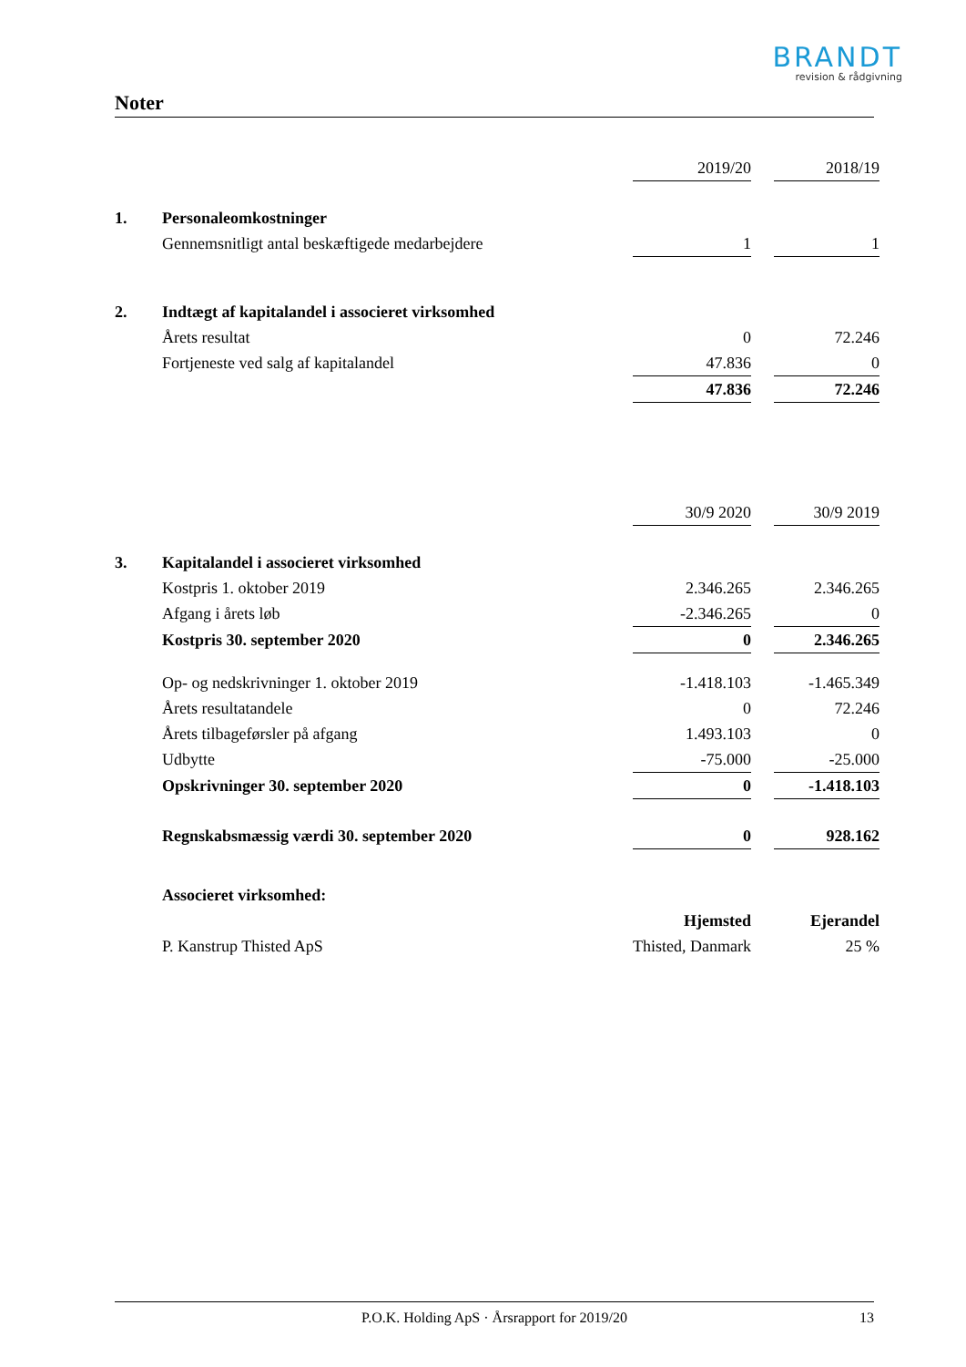BRANDT
revision & rådgivning
Noter
| | | 2019/20 | | 2018/19 |
| 1. | Personaleomkostninger | | | |
| | Gennemsnitligt antal beskæftigede medarbejdere | 1 | | 1 |
| 2. | Indtægt af kapitalandel i associeret virksomhed | | | |
| | Årets resultat | 0 | | 72.246 |
| | Fortjeneste ved salg af kapitalandel | 47.836 | | 0 |
| | | 47.836 | | 72.246 |
| | | 30/9 2020 | | 30/9 2019 |
| 3. | Kapitalandel i associeret virksomhed | | | |
| | Kostpris 1. oktober 2019 | 2.346.265 | | 2.346.265 |
| | Afgang i årets løb | -2.346.265 | | 0 |
| | Kostpris 30. september 2020 | 0 | | 2.346.265 |
| | Op- og nedskrivninger 1. oktober 2019 | -1.418.103 | | -1.465.349 |
| | Årets resultatandele | 0 | | 72.246 |
| | Årets tilbageførsler på afgang | 1.493.103 | | 0 |
| | Udbytte | -75.000 | | -25.000 |
| | Opskrivninger 30. september 2020 | 0 | | -1.418.103 |
| | Regnskabsmæssig værdi 30. september 2020 | 0 | | 928.162 |
| | Associeret virksomhed: | | | |
| | | Hjemsted | | Ejerandel |
| | P. Kanstrup Thisted ApS | Thisted, Danmark | | 25 % |
P.O.K. Holding ApS · Årsrapport for 2019/20 13